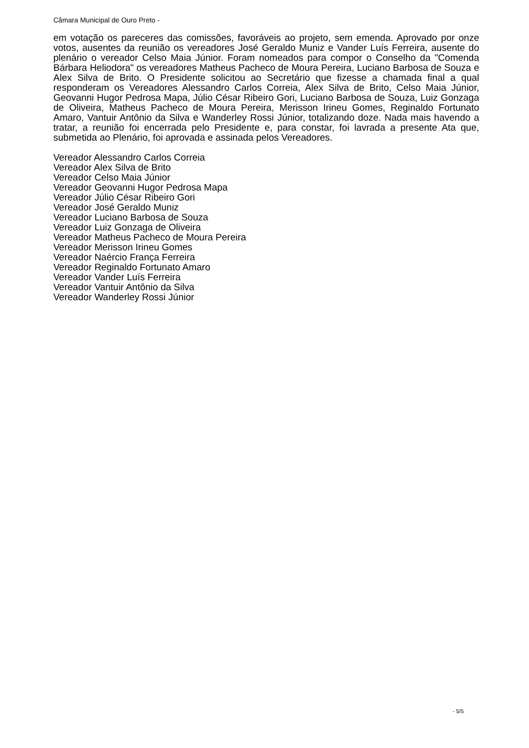Câmara Municipal de Ouro Preto -
em votação os pareceres das comissões, favoráveis ao projeto, sem emenda. Aprovado por onze votos, ausentes da reunião os vereadores José Geraldo Muniz e Vander Luís Ferreira, ausente do plenário o vereador Celso Maia Júnior. Foram nomeados para compor o Conselho da "Comenda Bárbara Heliodora" os vereadores Matheus Pacheco de Moura Pereira, Luciano Barbosa de Souza e Alex Silva de Brito. O Presidente solicitou ao Secretário que fizesse a chamada final a qual responderam os Vereadores Alessandro Carlos Correia, Alex Silva de Brito, Celso Maia Júnior, Geovanni Hugor Pedrosa Mapa, Júlio César Ribeiro Gori, Luciano Barbosa de Souza, Luiz Gonzaga de Oliveira, Matheus Pacheco de Moura Pereira, Merisson Irineu Gomes, Reginaldo Fortunato Amaro, Vantuir Antônio da Silva e Wanderley Rossi Júnior, totalizando doze. Nada mais havendo a tratar, a reunião foi encerrada pelo Presidente e, para constar, foi lavrada a presente Ata que, submetida ao Plenário, foi aprovada e assinada pelos Vereadores.
Vereador Alessandro Carlos Correia
Vereador Alex Silva de Brito
Vereador Celso Maia Júnior
Vereador Geovanni Hugor Pedrosa Mapa
Vereador Júlio César Ribeiro Gori
Vereador José Geraldo Muniz
Vereador Luciano Barbosa de Souza
Vereador Luiz Gonzaga de Oliveira
Vereador Matheus Pacheco de Moura Pereira
Vereador Merisson Irineu Gomes
Vereador Naércio França Ferreira
Vereador Reginaldo Fortunato Amaro
Vereador Vander Luís Ferreira
Vereador Vantuir Antônio da Silva
Vereador Wanderley Rossi Júnior
- 5/5